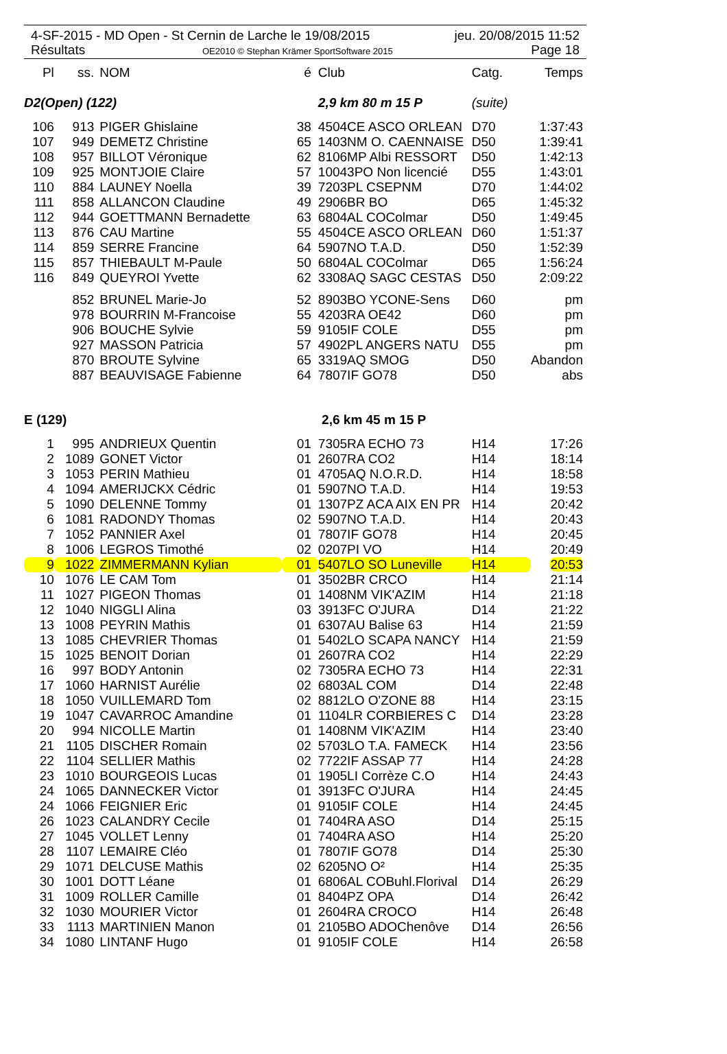4-SF-2015 - MD Open - St Cernin de Larche le 19/08/2015
Résultats
OE2010 © Stephan Krämer SportSoftware 2015
jeu. 20/08/2015 11:52
Page 18
| Pl | ss. | NOM | é | Club | Catg. | Temps |
| --- | --- | --- | --- | --- | --- | --- |
| D2(Open) (122) | | | | 2,9 km 80 m 15 P | (suite) | |
| 106 | 913 | PIGER Ghislaine | 38 | 4504CE ASCO ORLEAN | D70 | 1:37:43 |
| 107 | 949 | DEMETZ Christine | 65 | 1403NM O. CAENNAISE | D50 | 1:39:41 |
| 108 | 957 | BILLOT Véronique | 62 | 8106MP Albi RESSORT | D50 | 1:42:13 |
| 109 | 925 | MONTJOIE Claire | 57 | 10043PO Non licencié | D55 | 1:43:01 |
| 110 | 884 | LAUNEY Noella | 39 | 7203PL CSEPNM | D70 | 1:44:02 |
| 111 | 858 | ALLANCON Claudine | 49 | 2906BR BO | D65 | 1:45:32 |
| 112 | 944 | GOETTMANN Bernadette | 63 | 6804AL COColmar | D50 | 1:49:45 |
| 113 | 876 | CAU Martine | 55 | 4504CE ASCO ORLEAN | D60 | 1:51:37 |
| 114 | 859 | SERRE Francine | 64 | 5907NO T.A.D. | D50 | 1:52:39 |
| 115 | 857 | THIEBAULT M-Paule | 50 | 6804AL COColmar | D65 | 1:56:24 |
| 116 | 849 | QUEYROI Yvette | 62 | 3308AQ SAGC CESTAS | D50 | 2:09:22 |
| | 852 | BRUNEL Marie-Jo | 52 | 8903BO YCONE-Sens | D60 | pm |
| | 978 | BOURRIN M-Francoise | 55 | 4203RA OE42 | D60 | pm |
| | 906 | BOUCHE Sylvie | 59 | 9105IF COLE | D55 | pm |
| | 927 | MASSON Patricia | 57 | 4902PL ANGERS NATU | D55 | pm |
| | 870 | BROUTE Sylvine | 65 | 3319AQ SMOG | D50 | Abandon |
| | 887 | BEAUVISAGE Fabienne | 64 | 7807IF GO78 | D50 | abs |
| E (129) | | | | 2,6 km 45 m 15 P | | |
| 1 | 995 | ANDRIEUX Quentin | 01 | 7305RA ECHO 73 | H14 | 17:26 |
| 2 | 1089 | GONET Victor | 01 | 2607RA CO2 | H14 | 18:14 |
| 3 | 1053 | PERIN Mathieu | 01 | 4705AQ N.O.R.D. | H14 | 18:58 |
| 4 | 1094 | AMERIJCKX Cédric | 01 | 5907NO T.A.D. | H14 | 19:53 |
| 5 | 1090 | DELENNE Tommy | 01 | 1307PZ ACA AIX EN PR | H14 | 20:42 |
| 6 | 1081 | RADONDY Thomas | 02 | 5907NO T.A.D. | H14 | 20:43 |
| 7 | 1052 | PANNIER Axel | 01 | 7807IF GO78 | H14 | 20:45 |
| 8 | 1006 | LEGROS Timothé | 02 | 0207PI VO | H14 | 20:49 |
| 9 | 1022 | ZIMMERMANN Kylian | 01 | 5407LO SO Luneville | H14 | 20:53 |
| 10 | 1076 | LE CAM Tom | 01 | 3502BR CRCO | H14 | 21:14 |
| 11 | 1027 | PIGEON Thomas | 01 | 1408NM VIK'AZIM | H14 | 21:18 |
| 12 | 1040 | NIGGLI Alina | 03 | 3913FC O'JURA | D14 | 21:22 |
| 13 | 1008 | PEYRIN Mathis | 01 | 6307AU Balise 63 | H14 | 21:59 |
| 13 | 1085 | CHEVRIER Thomas | 01 | 5402LO SCAPA NANCY | H14 | 21:59 |
| 15 | 1025 | BENOIT Dorian | 01 | 2607RA CO2 | H14 | 22:29 |
| 16 | 997 | BODY Antonin | 02 | 7305RA ECHO 73 | H14 | 22:31 |
| 17 | 1060 | HARNIST Aurélie | 02 | 6803AL COM | D14 | 22:48 |
| 18 | 1050 | VUILLEMARD Tom | 02 | 8812LO O'ZONE 88 | H14 | 23:15 |
| 19 | 1047 | CAVARROC Amandine | 01 | 1104LR CORBIERES C | D14 | 23:28 |
| 20 | 994 | NICOLLE Martin | 01 | 1408NM VIK'AZIM | H14 | 23:40 |
| 21 | 1105 | DISCHER Romain | 02 | 5703LO T.A. FAMECK | H14 | 23:56 |
| 22 | 1104 | SELLIER Mathis | 02 | 7722IF ASSAP 77 | H14 | 24:28 |
| 23 | 1010 | BOURGEOIS Lucas | 01 | 1905LI Corrèze C.O | H14 | 24:43 |
| 24 | 1065 | DANNECKER Victor | 01 | 3913FC O'JURA | H14 | 24:45 |
| 24 | 1066 | FEIGNIER Eric | 01 | 9105IF COLE | H14 | 24:45 |
| 26 | 1023 | CALANDRY Cecile | 01 | 7404RA ASO | D14 | 25:15 |
| 27 | 1045 | VOLLET Lenny | 01 | 7404RA ASO | H14 | 25:20 |
| 28 | 1107 | LEMAIRE Cléo | 01 | 7807IF GO78 | D14 | 25:30 |
| 29 | 1071 | DELCUSE Mathis | 02 | 6205NO O² | H14 | 25:35 |
| 30 | 1001 | DOTT Léane | 01 | 6806AL COBuhl.Florival | D14 | 26:29 |
| 31 | 1009 | ROLLER Camille | 01 | 8404PZ OPA | D14 | 26:42 |
| 32 | 1030 | MOURIER Victor | 01 | 2604RA CROCO | H14 | 26:48 |
| 33 | 1113 | MARTINIEN Manon | 01 | 2105BO ADOChenôve | D14 | 26:56 |
| 34 | 1080 | LINTANF Hugo | 01 | 9105IF COLE | H14 | 26:58 |